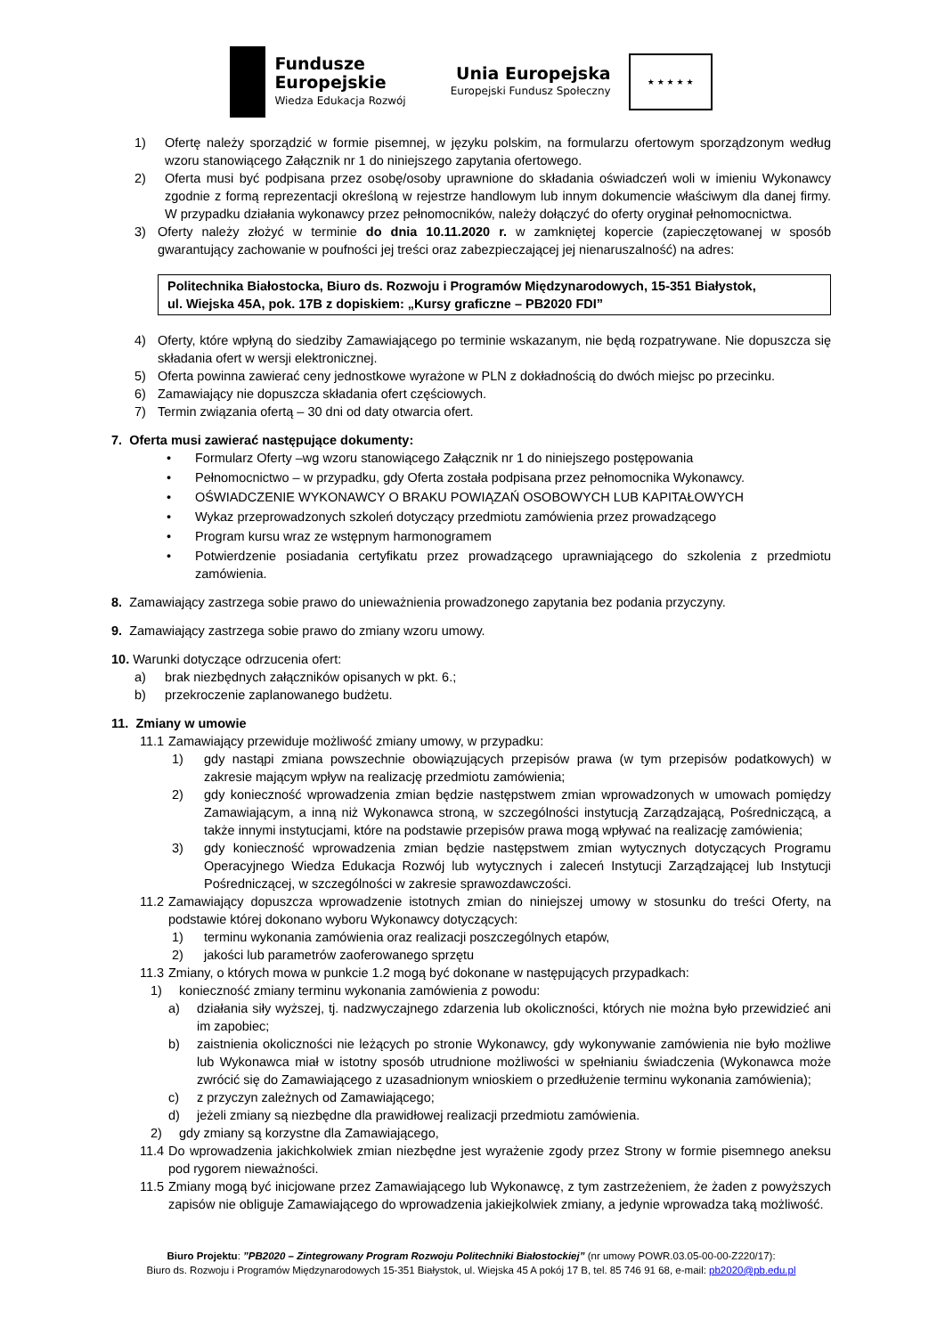Fundusze
Europejskie
Wiedza Edukacja Rozwój
Unia Europejska
Europejski Fundusz Społeczny
★ ★ ★ ★ ★
1) Ofertę należy sporządzić w formie pisemnej, w języku polskim, na formularzu ofertowym sporządzonym według wzoru stanowiącego Załącznik nr 1 do niniejszego zapytania ofertowego.
2) Oferta musi być podpisana przez osobę/osoby uprawnione do składania oświadczeń woli w imieniu Wykonawcy zgodnie z formą reprezentacji określoną w rejestrze handlowym lub innym dokumencie właściwym dla danej firmy. W przypadku działania wykonawcy przez pełnomocników, należy dołączyć do oferty oryginał pełnomocnictwa.
3) Oferty należy złożyć w terminie do dnia 10.11.2020 r. w zamkniętej kopercie (zapieczętowanej w sposób gwarantujący zachowanie w poufności jej treści oraz zabezpieczającej jej nienaruszalność) na adres:
Politechnika Białostocka, Biuro ds. Rozwoju i Programów Międzynarodowych, 15-351 Białystok,
ul. Wiejska 45A, pok. 17B z dopiskiem: „Kursy graficzne – PB2020 FDI”
4) Oferty, które wpłyną do siedziby Zamawiającego po terminie wskazanym, nie będą rozpatrywane. Nie dopuszcza się składania ofert w wersji elektronicznej.
5) Oferta powinna zawierać ceny jednostkowe wyrażone w PLN z dokładnością do dwóch miejsc po przecinku.
6) Zamawiający nie dopuszcza składania ofert częściowych.
7) Termin związania ofertą – 30 dni od daty otwarcia ofert.
7. Oferta musi zawierać następujące dokumenty:
• Formularz Oferty –wg wzoru stanowiącego Załącznik nr 1 do niniejszego postępowania
• Pełnomocnictwo – w przypadku, gdy Oferta została podpisana przez pełnomocnika Wykonawcy.
• OŚWIADCZENIE WYKONAWCY O BRAKU POWIĄZAŃ OSOBOWYCH LUB KAPITAŁOWYCH
• Wykaz przeprowadzonych szkoleń dotyczący przedmiotu zamówienia przez prowadzącego
• Program kursu wraz ze wstępnym harmonogramem
• Potwierdzenie posiadania certyfikatu przez prowadzącego uprawniającego do szkolenia z przedmiotu zamówienia.
8. Zamawiający zastrzega sobie prawo do unieważnienia prowadzonego zapytania bez podania przyczyny.
9. Zamawiający zastrzega sobie prawo do zmiany wzoru umowy.
10. Warunki dotyczące odrzucenia ofert:
a) brak niezbędnych załączników opisanych w pkt. 6.;
b) przekroczenie zaplanowanego budżetu.
11. Zmiany w umowie
11.1 Zamawiający przewiduje możliwość zmiany umowy, w przypadku:
1) gdy nastąpi zmiana powszechnie obowiązujących przepisów prawa (w tym przepisów podatkowych) w zakresie mającym wpływ na realizację przedmiotu zamówienia;
2) gdy konieczność wprowadzenia zmian będzie następstwem zmian wprowadzonych w umowach pomiędzy Zamawiającym, a inną niż Wykonawca stroną, w szczególności instytucją Zarządzającą, Pośredniczącą, a także innymi instytucjami, które na podstawie przepisów prawa mogą wpływać na realizację zamówienia;
3) gdy konieczność wprowadzenia zmian będzie następstwem zmian wytycznych dotyczących Programu Operacyjnego Wiedza Edukacja Rozwój lub wytycznych i zaleceń Instytucji Zarządzającej lub Instytucji Pośredniczącej, w szczególności w zakresie sprawozdawczości.
11.2 Zamawiający dopuszcza wprowadzenie istotnych zmian do niniejszej umowy w stosunku do treści Oferty, na podstawie której dokonano wyboru Wykonawcy dotyczących:
1) terminu wykonania zamówienia oraz realizacji poszczególnych etapów,
2) jakości lub parametrów zaoferowanego sprzętu
11.3 Zmiany, o których mowa w punkcie 1.2 mogą być dokonane w następujących przypadkach:
1) konieczność zmiany terminu wykonania zamówienia z powodu:
a) działania siły wyższej, tj. nadzwyczajnego zdarzenia lub okoliczności, których nie można było przewidzieć ani im zapobiec;
b) zaistnienia okoliczności nie leżących po stronie Wykonawcy, gdy wykonywanie zamówienia nie było możliwe lub Wykonawca miał w istotny sposób utrudnione możliwości w spełnianiu świadczenia (Wykonawca może zwrócić się do Zamawiającego z uzasadnionym wnioskiem o przedłużenie terminu wykonania zamówienia);
c) z przyczyn zależnych od Zamawiającego;
d) jeżeli zmiany są niezbędne dla prawidłowej realizacji przedmiotu zamówienia.
2) gdy zmiany są korzystne dla Zamawiającego,
11.4 Do wprowadzenia jakichkolwiek zmian niezbędne jest wyrażenie zgody przez Strony w formie pisemnego aneksu pod rygorem nieważności.
11.5 Zmiany mogą być inicjowane przez Zamawiającego lub Wykonawcę, z tym zastrzeżeniem, że żaden z powyższych zapisów nie obliguje Zamawiającego do wprowadzenia jakiejkolwiek zmiany, a jedynie wprowadza taką możliwość.
Biuro Projektu: ”PB2020 – Zintegrowany Program Rozwoju Politechniki Białostockiej” (nr umowy POWR.03.05-00-00-Z220/17):
Biuro ds. Rozwoju i Programów Międzynarodowych 15-351 Białystok, ul. Wiejska 45 A pokój 17 B, tel. 85 746 91 68, e-mail: pb2020@pb.edu.pl